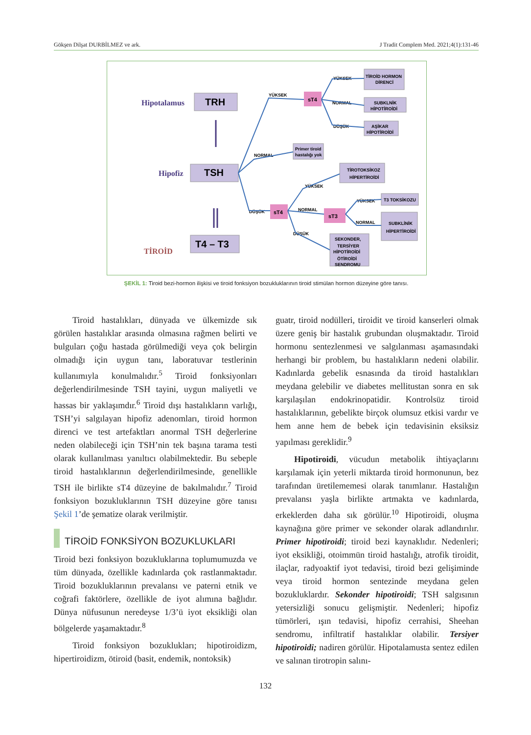Gökşen Dilşat DURBİLMEZ ve ark. J Tradit Complem Med. 2021;4(1):131-46
Hipotalamus
Hipofiz
TİROİD
TRH
TSH
T4 – T3
sT4
sT4
sT3
YÜKSEK
NORMAL
DÜŞÜK
YÜKSEK
NORMAL
DÜŞÜK
YÜKSEK
NORMAL
DÜŞÜK
YÜKSEK
NORMAL
TİROİD HORMON
DİRENCİ
SUBKLNİK
HİPOTİROİDİ
AŞİKAR
HİPOTİROİDİ
Primer tiroid
hastalığı yok
TİROTOKSİKOZ
HİPERTİROİDİ
T3 TOKSİKOZU
SUBKLİNİK
HİPERTİROİDİ
SEKONDER,
TERSİYER
HİPOTİROİDİ
ÖTİROİDİ
SENDROMU
ŞEKİL 1: Tiroid bezi-hormon ilişkisi ve tiroid fonksiyon bozukluklarının tiroid stimülan hormon düzeyine göre tanısı.
Tiroid hastalıkları, dünyada ve ülkemizde sık görülen hastalıklar arasında olmasına rağmen belirti ve bulguları çoğu hastada görülmediği veya çok belirgin olmadığı için uygun tanı, laboratuvar testlerinin kullanımıyla konulmalıdır.<sup>5</sup> Tiroid fonksiyonları değerlendirilmesinde TSH tayini, uygun maliyetli ve hassas bir yaklaşımdır.<sup>6</sup> Tiroid dışı hastalıkların varlığı, TSH’yi salgılayan hipofiz adenomları, tiroid hormon direnci ve test artefaktları anormal TSH değerlerine neden olabileceği için TSH’nin tek başına tarama testi olarak kullanılması yanıltıcı olabilmektedir. Bu sebeple tiroid hastalıklarının değerlendirilmesinde, genellikle TSH ile birlikte sT4 düzeyine de bakılmalıdır.<sup>7</sup> Tiroid fonksiyon bozukluklarının TSH düzeyine göre tanısı Şekil 1’de şematize olarak verilmiştir.
TİROİD FONKSİYON BOZUKLUKLARI
Tiroid bezi fonksiyon bozukluklarına toplumumuzda ve tüm dünyada, özellikle kadınlarda çok rastlanmaktadır. Tiroid bozukluklarının prevalansı ve paterni etnik ve coğrafi faktörlere, özellikle de iyot alımına bağlıdır. Dünya nüfusunun neredeyse 1/3’ü iyot eksikliği olan bölgelerde yaşamaktadır.<sup>8</sup>
Tiroid fonksiyon bozuklukları; hipotiroidizm, hipertiroidizm, ötiroid (basit, endemik, nontoksik)
guatr, tiroid nodülleri, tiroidit ve tiroid kanserleri olmak üzere geniş bir hastalık grubundan oluşmaktadır. Tiroid hormonu sentezlenmesi ve salgılanması aşamasındaki herhangi bir problem, bu hastalıkların nedeni olabilir. Kadınlarda gebelik esnasında da tiroid hastalıkları meydana gelebilir ve diabetes mellitustan sonra en sık karşılaşılan endokrinopatidir. Kontrolsüz tiroid hastalıklarının, gebelikte birçok olumsuz etkisi vardır ve hem anne hem de bebek için tedavisinin eksiksiz yapılması gereklidir.<sup>9</sup>
Hipotiroidi, vücudun metabolik ihtiyaçlarını karşılamak için yeterli miktarda tiroid hormonunun, bez tarafından üretilememesi olarak tanımlanır. Hastalığın prevalansı yaşla birlikte artmakta ve kadınlarda, erkeklerden daha sık görülür.<sup>10</sup> Hipotiroidi, oluşma kaynağına göre primer ve sekonder olarak adlandırılır. Primer hipotiroidi; tiroid bezi kaynaklıdır. Nedenleri; iyot eksikliği, otoimmün tiroid hastalığı, atrofik tiroidit, ilaçlar, radyoaktif iyot tedavisi, tiroid bezi gelişiminde veya tiroid hormon sentezinde meydana gelen bozukluklardır. Sekonder hipotiroidi; TSH salgısının yetersizliği sonucu gelişmiştir. Nedenleri; hipofiz tümörleri, ışın tedavisi, hipofiz cerrahisi, Sheehan sendromu, infiltratif hastalıklar olabilir. Tersiyer hipotiroidi; nadiren görülür. Hipotalamusta sentez edilen ve salınan tirotropin salını-
132